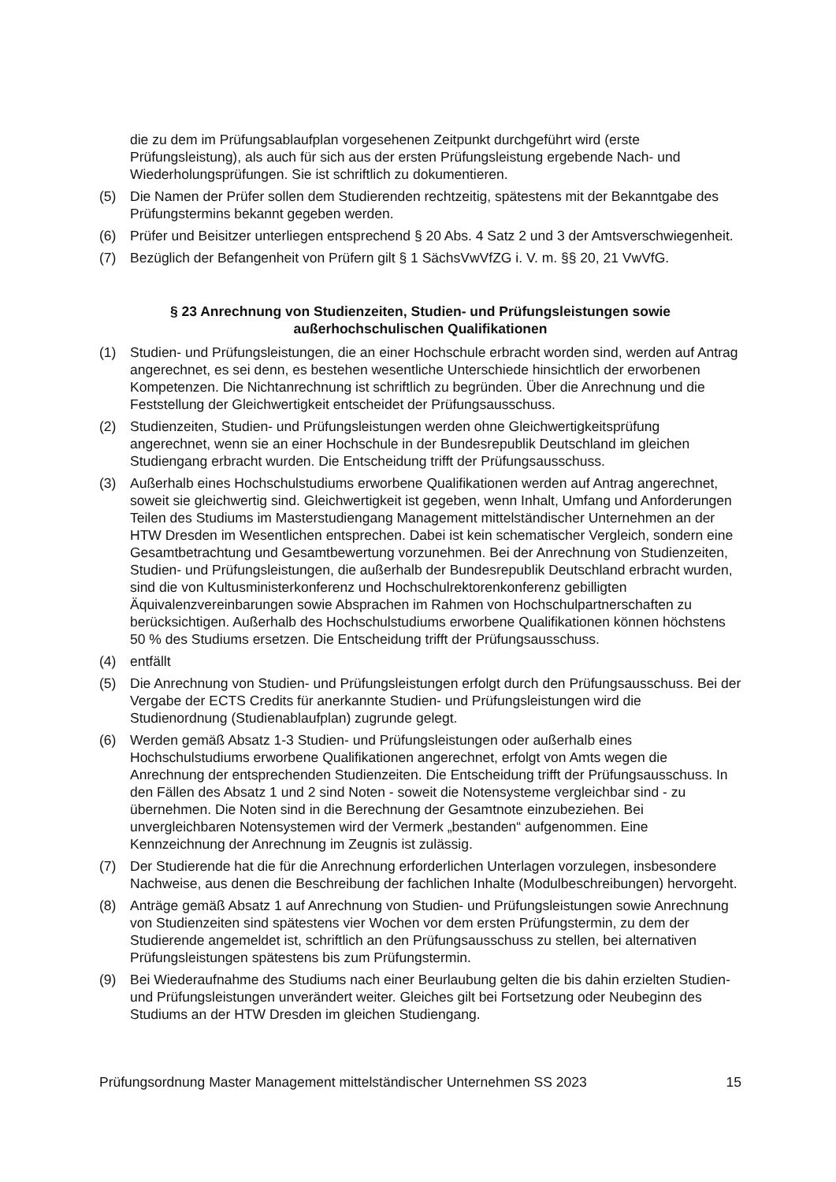die zu dem im Prüfungsablaufplan vorgesehenen Zeitpunkt durchgeführt wird (erste Prüfungsleistung), als auch für sich aus der ersten Prüfungsleistung ergebende Nach- und Wiederholungsprüfungen. Sie ist schriftlich zu dokumentieren.
(5) Die Namen der Prüfer sollen dem Studierenden rechtzeitig, spätestens mit der Bekanntgabe des Prüfungstermins bekannt gegeben werden.
(6) Prüfer und Beisitzer unterliegen entsprechend § 20 Abs. 4 Satz 2 und 3 der Amtsverschwiegenheit.
(7) Bezüglich der Befangenheit von Prüfern gilt § 1 SächsVwVfZG i. V. m. §§ 20, 21 VwVfG.
§ 23 Anrechnung von Studienzeiten, Studien- und Prüfungsleistungen sowie außerhochschulischen Qualifikationen
(1) Studien- und Prüfungsleistungen, die an einer Hochschule erbracht worden sind, werden auf Antrag angerechnet, es sei denn, es bestehen wesentliche Unterschiede hinsichtlich der erworbenen Kompetenzen. Die Nichtanrechnung ist schriftlich zu begründen. Über die Anrechnung und die Feststellung der Gleichwertigkeit entscheidet der Prüfungsausschuss.
(2) Studienzeiten, Studien- und Prüfungsleistungen werden ohne Gleichwertigkeitsprüfung angerechnet, wenn sie an einer Hochschule in der Bundesrepublik Deutschland im gleichen Studiengang erbracht wurden. Die Entscheidung trifft der Prüfungsausschuss.
(3) Außerhalb eines Hochschulstudiums erworbene Qualifikationen werden auf Antrag angerechnet, soweit sie gleichwertig sind. Gleichwertigkeit ist gegeben, wenn Inhalt, Umfang und Anforderungen Teilen des Studiums im Masterstudiengang Management mittelständischer Unternehmen an der HTW Dresden im Wesentlichen entsprechen. Dabei ist kein schematischer Vergleich, sondern eine Gesamtbetrachtung und Gesamtbewertung vorzunehmen. Bei der Anrechnung von Studienzeiten, Studien- und Prüfungsleistungen, die außerhalb der Bundesrepublik Deutschland erbracht wurden, sind die von Kultusministerkonferenz und Hochschulrektorenkonferenz gebilligten Äquivalenzvereinbarungen sowie Absprachen im Rahmen von Hochschulpartnerschaften zu berücksichtigen. Außerhalb des Hochschulstudiums erworbene Qualifikationen können höchstens 50 % des Studiums ersetzen. Die Entscheidung trifft der Prüfungsausschuss.
(4) entfällt
(5) Die Anrechnung von Studien- und Prüfungsleistungen erfolgt durch den Prüfungsausschuss. Bei der Vergabe der ECTS Credits für anerkannte Studien- und Prüfungsleistungen wird die Studienordnung (Studienablaufplan) zugrunde gelegt.
(6) Werden gemäß Absatz 1-3 Studien- und Prüfungsleistungen oder außerhalb eines Hochschulstudiums erworbene Qualifikationen angerechnet, erfolgt von Amts wegen die Anrechnung der entsprechenden Studienzeiten. Die Entscheidung trifft der Prüfungsausschuss. In den Fällen des Absatz 1 und 2 sind Noten - soweit die Notensysteme vergleichbar sind - zu übernehmen. Die Noten sind in die Berechnung der Gesamtnote einzubeziehen. Bei unvergleichbaren Notensystemen wird der Vermerk „bestanden“ aufgenommen. Eine Kennzeichnung der Anrechnung im Zeugnis ist zulässig.
(7) Der Studierende hat die für die Anrechnung erforderlichen Unterlagen vorzulegen, insbesondere Nachweise, aus denen die Beschreibung der fachlichen Inhalte (Modulbeschreibungen) hervorgeht.
(8) Anträge gemäß Absatz 1 auf Anrechnung von Studien- und Prüfungsleistungen sowie Anrechnung von Studienzeiten sind spätestens vier Wochen vor dem ersten Prüfungstermin, zu dem der Studierende angemeldet ist, schriftlich an den Prüfungsausschuss zu stellen, bei alternativen Prüfungsleistungen spätestens bis zum Prüfungstermin.
(9) Bei Wiederaufnahme des Studiums nach einer Beurlaubung gelten die bis dahin erzielten Studien- und Prüfungsleistungen unverändert weiter. Gleiches gilt bei Fortsetzung oder Neubeginn des Studiums an der HTW Dresden im gleichen Studiengang.
Prüfungsordnung Master Management mittelständischer Unternehmen SS 2023 15